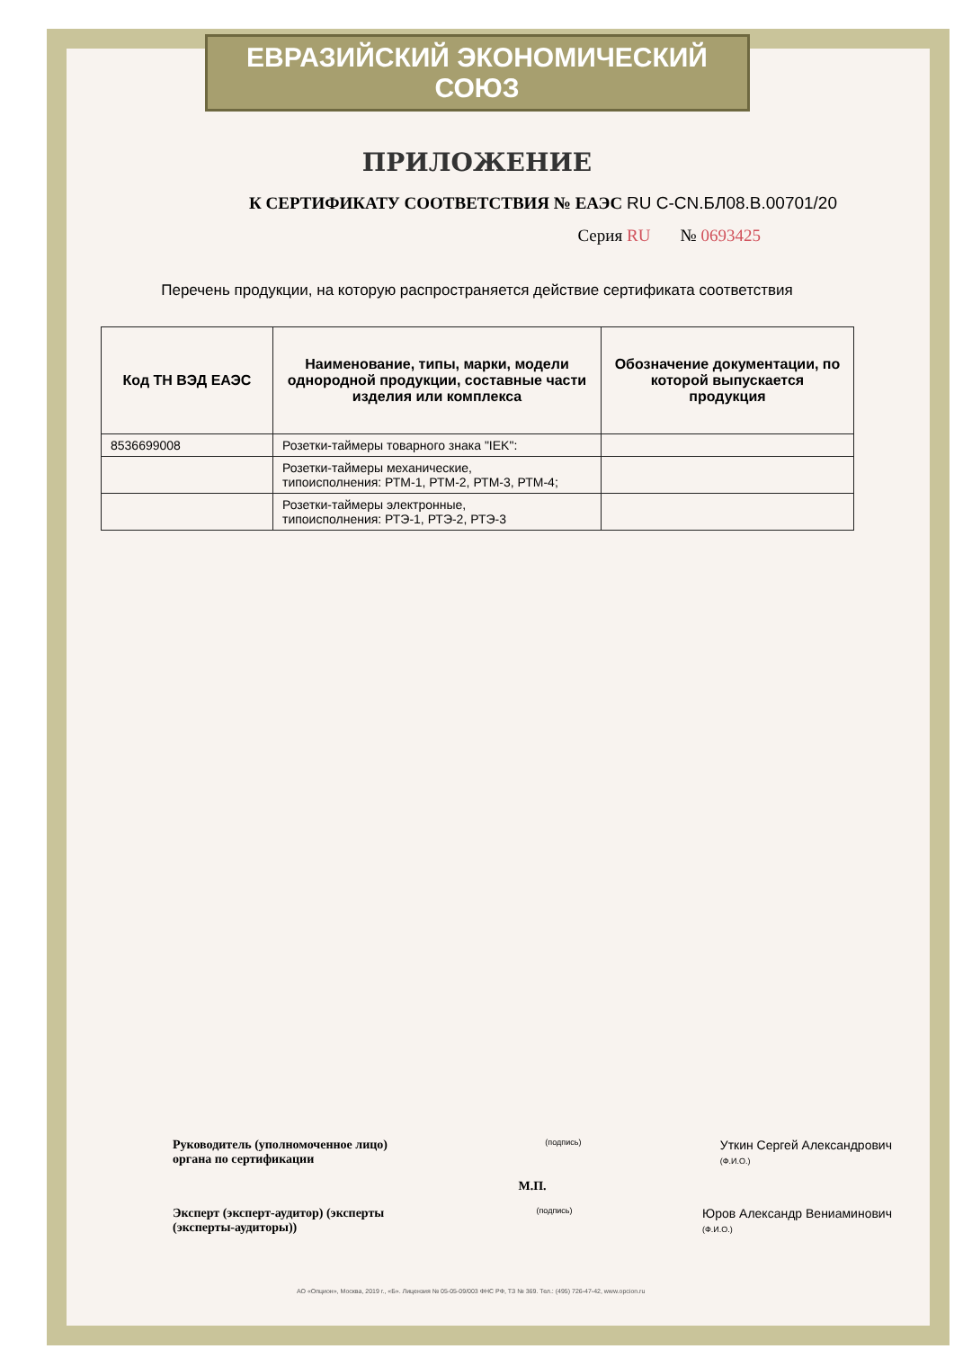ЕВРАЗИЙСКИЙ ЭКОНОМИЧЕСКИЙ СОЮЗ
ПРИЛОЖЕНИЕ
К СЕРТИФИКАТУ СООТВЕТСТВИЯ № ЕАЭС RU C-CN.БЛ08.В.00701/20
Серия RU № 0693425
Перечень продукции, на которую распространяется действие сертификата соответствия
| Код ТН ВЭД ЕАЭС | Наименование, типы, марки, модели однородной продукции, составные части изделия или комплекса | Обозначение документации, по которой выпускается продукция |
| --- | --- | --- |
| 8536699008 | Розетки-таймеры товарного знака "IEK": | |
| | Розетки-таймеры механические, типоисполнения: РТМ-1, РТМ-2, РТМ-3, РТМ-4; | |
| | Розетки-таймеры электронные, типоисполнения: РТЭ-1, РТЭ-2, РТЭ-3 | |
Руководитель (уполномоченное лицо) органа по сертификации
(подпись)
Уткин Сергей Александрович
(Ф.И.О.)
М.П.
Эксперт (эксперт-аудитор) (эксперты (эксперты-аудиторы))
(подпись)
Юров Александр Вениаминович
(Ф.И.О.)
АО «Опцион», Москва, 2019 г., «Б». Лицензия № 05-05-09/003 ФНС РФ, ТЗ № 369. Тел.: (495) 726-47-42, www.opcion.ru